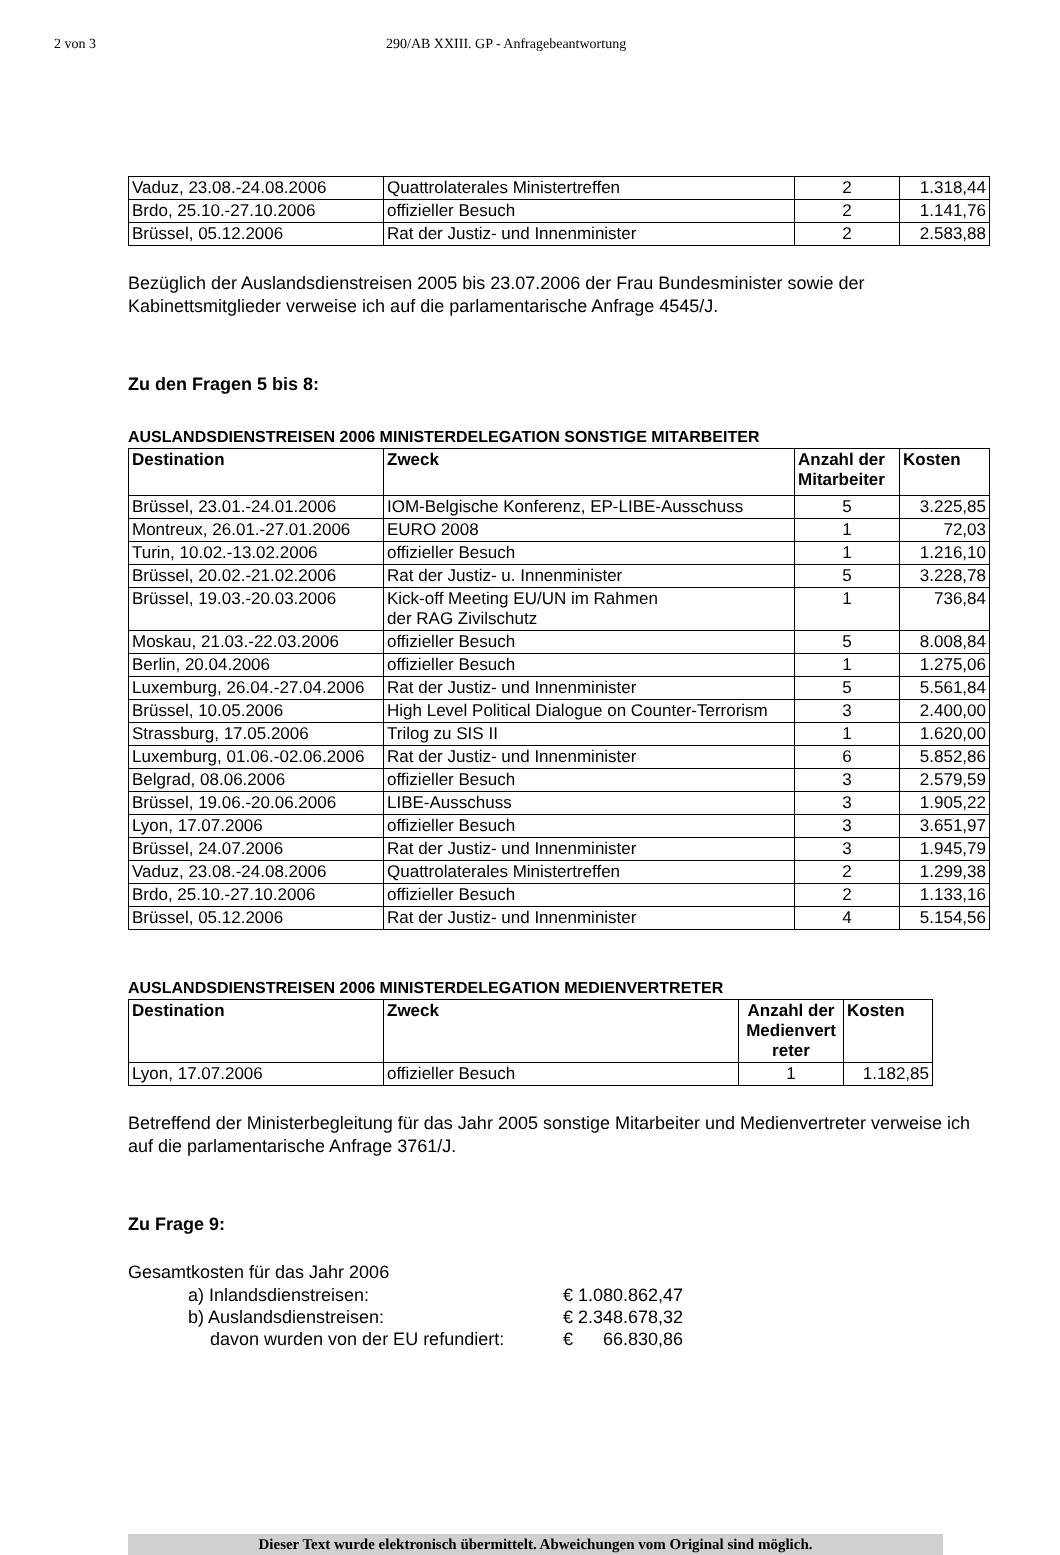2 von 3 290/AB XXIII. GP - Anfragebeantwortung
| Vaduz, 23.08.-24.08.2006 | Quattrolaterales Ministertreffen | 2 | 1.318,44 |
| Brdo, 25.10.-27.10.2006 | offizieller Besuch | 2 | 1.141,76 |
| Brüssel, 05.12.2006 | Rat der Justiz- und Innenminister | 2 | 2.583,88 |
Bezüglich der Auslandsdienstreisen 2005 bis 23.07.2006 der Frau Bundesminister sowie der Kabinettsmitglieder verweise ich auf die parlamentarische Anfrage 4545/J.
Zu den Fragen 5 bis 8:
AUSLANDSDIENSTREISEN 2006 MINISTERDELEGATION SONSTIGE MITARBEITER
| Destination | Zweck | Anzahl der Mitarbeiter | Kosten |
| --- | --- | --- | --- |
| Brüssel, 23.01.-24.01.2006 | IOM-Belgische Konferenz, EP-LIBE-Ausschuss | 5 | 3.225,85 |
| Montreux, 26.01.-27.01.2006 | EURO 2008 | 1 | 72,03 |
| Turin, 10.02.-13.02.2006 | offizieller Besuch | 1 | 1.216,10 |
| Brüssel, 20.02.-21.02.2006 | Rat der Justiz- u. Innenminister | 5 | 3.228,78 |
| Brüssel, 19.03.-20.03.2006 | Kick-off Meeting EU/UN im Rahmen der RAG Zivilschutz | 1 | 736,84 |
| Moskau, 21.03.-22.03.2006 | offizieller Besuch | 5 | 8.008,84 |
| Berlin, 20.04.2006 | offizieller Besuch | 1 | 1.275,06 |
| Luxemburg, 26.04.-27.04.2006 | Rat der Justiz- und Innenminister | 5 | 5.561,84 |
| Brüssel, 10.05.2006 | High Level Political Dialogue on Counter-Terrorism | 3 | 2.400,00 |
| Strassburg, 17.05.2006 | Trilog zu SIS II | 1 | 1.620,00 |
| Luxemburg, 01.06.-02.06.2006 | Rat der Justiz- und Innenminister | 6 | 5.852,86 |
| Belgrad, 08.06.2006 | offizieller Besuch | 3 | 2.579,59 |
| Brüssel, 19.06.-20.06.2006 | LIBE-Ausschuss | 3 | 1.905,22 |
| Lyon, 17.07.2006 | offizieller Besuch | 3 | 3.651,97 |
| Brüssel, 24.07.2006 | Rat der Justiz- und Innenminister | 3 | 1.945,79 |
| Vaduz, 23.08.-24.08.2006 | Quattrolaterales Ministertreffen | 2 | 1.299,38 |
| Brdo, 25.10.-27.10.2006 | offizieller Besuch | 2 | 1.133,16 |
| Brüssel, 05.12.2006 | Rat der Justiz- und Innenminister | 4 | 5.154,56 |
AUSLANDSDIENSTREISEN 2006 MINISTERDELEGATION MEDIENVERTRETER
| Destination | Zweck | Anzahl der Medienvert reter | Kosten |
| --- | --- | --- | --- |
| Lyon, 17.07.2006 | offizieller Besuch | 1 | 1.182,85 |
Betreffend der Ministerbegleitung für das Jahr 2005 sonstige Mitarbeiter und Medienvertreter verweise ich auf die parlamentarische Anfrage 3761/J.
Zu Frage 9:
Gesamtkosten für das Jahr 2006
| a) Inlandsdienstreisen: | € 1.080.862,47 |
| b) Auslandsdienstreisen: | € 2.348.678,32 |
| davon wurden von der EU refundiert: | € 66.830,86 |
Dieser Text wurde elektronisch übermittelt. Abweichungen vom Original sind möglich.